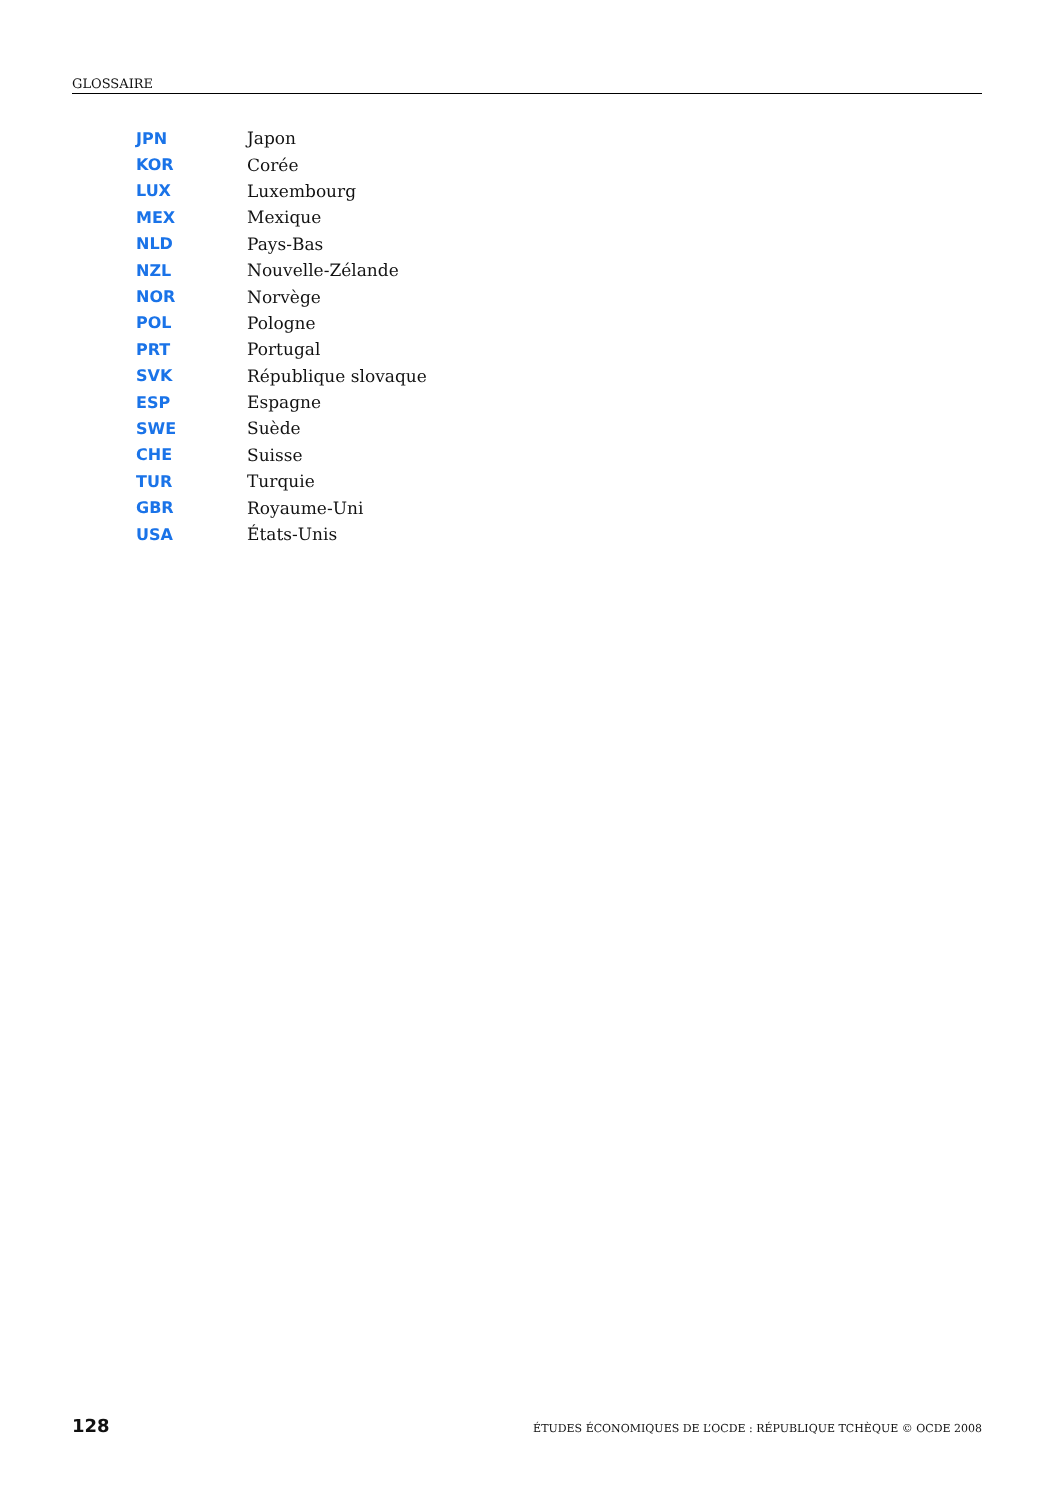GLOSSAIRE
| JPN | Japon |
| KOR | Corée |
| LUX | Luxembourg |
| MEX | Mexique |
| NLD | Pays-Bas |
| NZL | Nouvelle-Zélande |
| NOR | Norvège |
| POL | Pologne |
| PRT | Portugal |
| SVK | République slovaque |
| ESP | Espagne |
| SWE | Suède |
| CHE | Suisse |
| TUR | Turquie |
| GBR | Royaume-Uni |
| USA | États-Unis |
128 ÉTUDES ÉCONOMIQUES DE L’OCDE : RÉPUBLIQUE TCHÈQUE © OCDE 2008